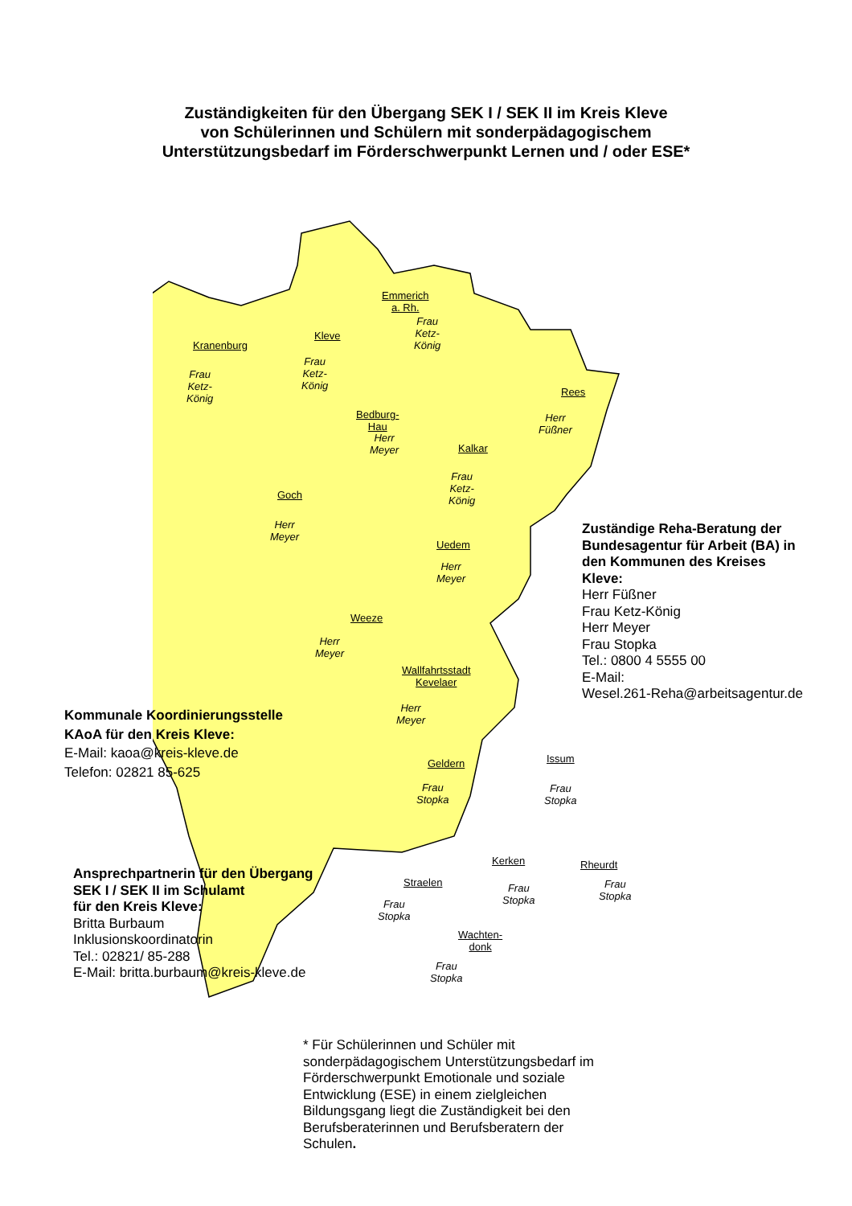Zuständigkeiten für den Übergang SEK I / SEK II im Kreis Kleve
von Schülerinnen und Schülern mit sonderpädagogischem
Unterstützungsbedarf im Förderschwerpunkt Lernen und / oder ESE*
Emmerich a. Rh.
Frau Ketz-König
Kranenburg
Frau Ketz-König
Kleve
Frau Ketz-König
Rees
Herr Füßner Bedburg-Hau
Herr Meyer
Kalkar
Frau Ketz-König
Goch
Herr Meyer
Uedem
Herr Meyer
Weeze
Herr Meyer
Wallfahrtsstadt
Kevelaer
Herr Meyer
Geldern
Frau Stopka
Issum
Frau
Stopka
Kerken
Frau Stopka
Rheurdt
Frau
Stopka
Straelen
Frau Stopka
Wachten-
donk
Frau Stopka
Zuständige Reha-Beratung der
Bundesagentur für Arbeit (BA) in
den Kommunen des Kreises
Kleve:
Herr Füßner
Frau Ketz-König
Herr Meyer
Frau Stopka
Tel.: 0800 4 5555 00
E-Mail:
Wesel.261-Reha@arbeitsagentur.de
Kommunale Koordinierungsstelle
KAoA für den Kreis Kleve:
E-Mail: kaoa@kreis-kleve.de
Telefon: 02821 85-625
Ansprechpartnerin für den Übergang
SEK I / SEK II im Schulamt
für den Kreis Kleve:
Britta Burbaum
Inklusionskoordinatorin
Tel.: 02821/ 85-288
E-Mail: britta.burbaum@kreis-kleve.de
* Für Schülerinnen und Schüler mit
sonderpädagogischem Unterstützungsbedarf im
Förderschwerpunkt Emotionale und soziale
Entwicklung (ESE) in einem zielgleichen
Bildungsgang liegt die Zuständigkeit bei den
Berufsberaterinnen und Berufsberatern der
Schulen.